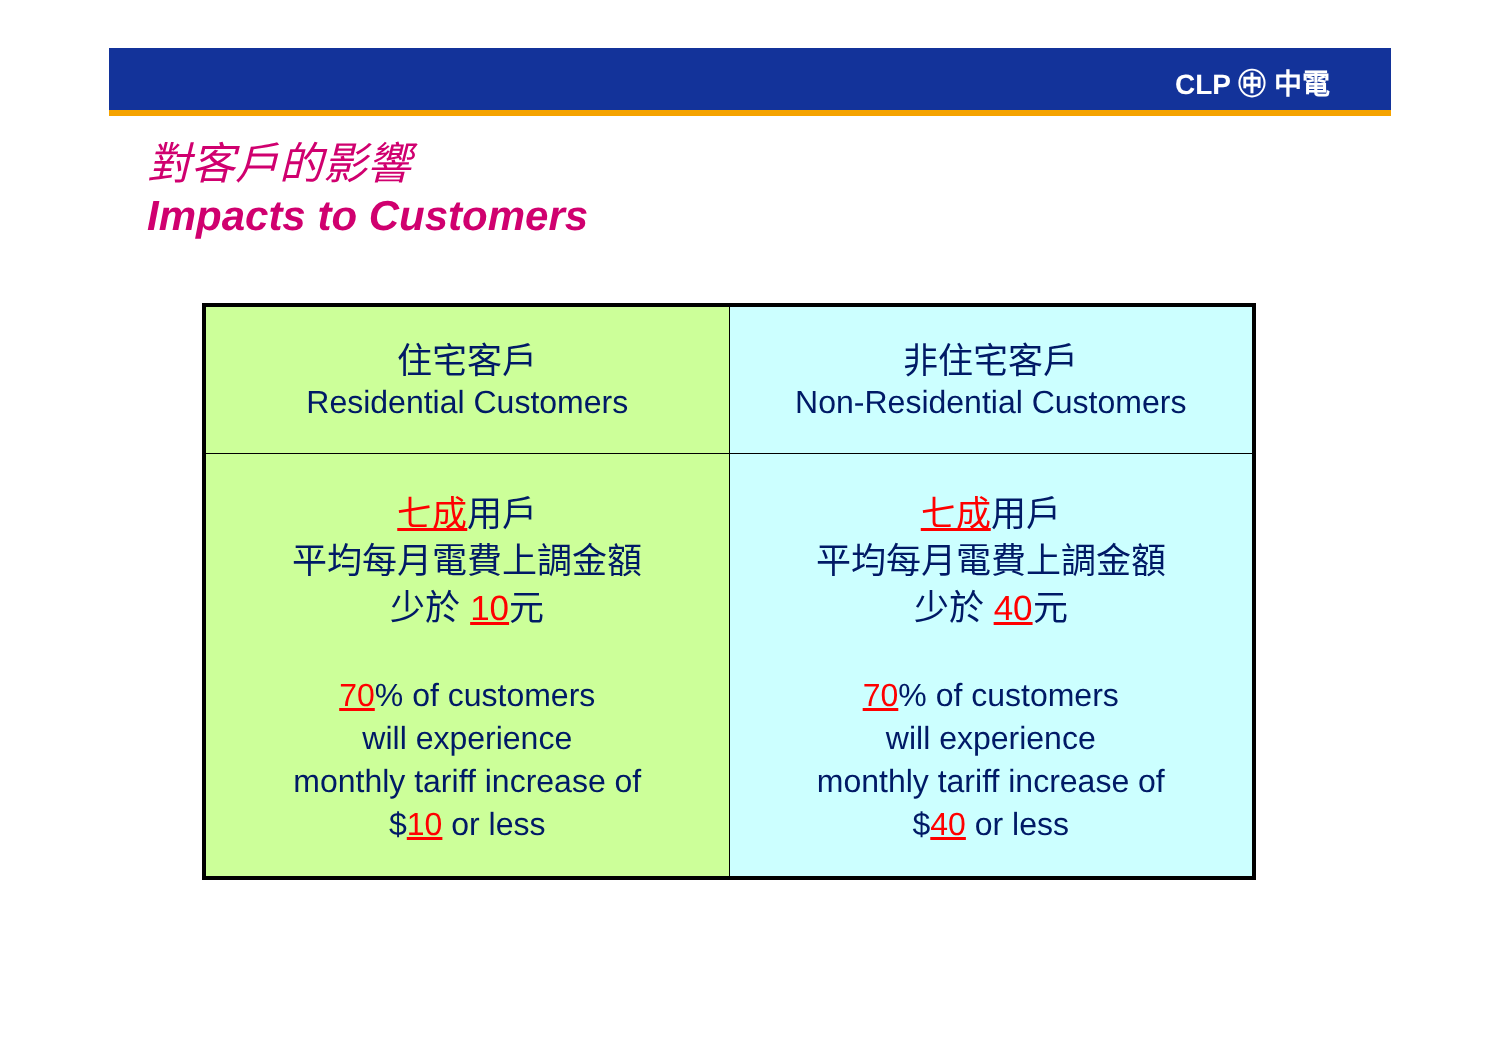CLP ㊥ 中電
對客戶的影響
Impacts to Customers
| 住宅客戶 Residential Customers | 非住宅客戶 Non-Residential Customers |
| 七成 用戶 平均每月電費上調金額 少於 10 元 70 % of customers will experience monthly tariff increase of $ 10 or less | 七成 用戶 平均每月電費上調金額 少於 40 元 70 % of customers will experience monthly tariff increase of $ 40 or less |